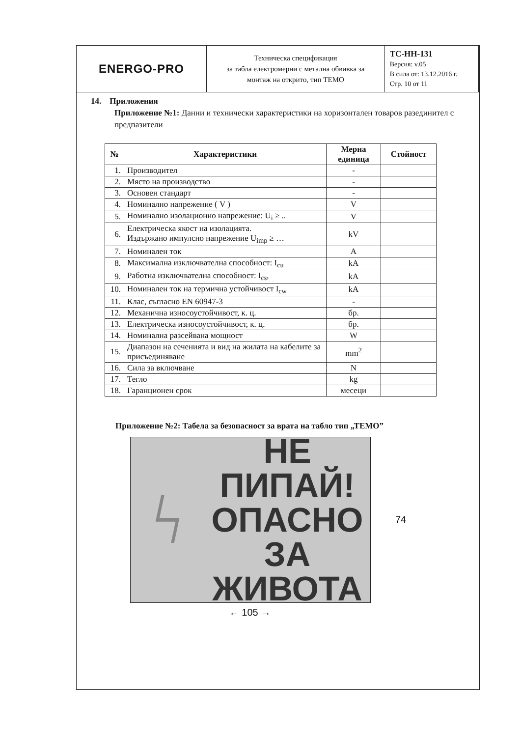| ENERGO-PRO | Техническа спецификация за табла електромерни с метална обвивка за монтаж на открито, тип ТЕМО | ТС-НН-131 Версия: v.05 В сила от: 13.12.2016 г. Стр. 10 от 11 |
14. Приложения
Приложение №1: Данни и технически характеристики на хоризонтален товаров разединител с предпазители
| № | Характеристики | Мерна единица | Стойност |
| --- | --- | --- | --- |
| 1. | Производител | - | |
| 2. | Място на производство | - | |
| 3. | Основен стандарт | - | |
| 4. | Номинално напрежение ( V ) | V | |
| 5. | Номинално изолационно напрежение: U<sub>i</sub> ≥ .. | V | |
| 6. | Електрическа якост на изолацията. Издържано импулсно напрежение U<sub>imp</sub> ≥ … | kV | |
| 7. | Номинален ток | A | |
| 8. | Максимална изключвателна способност: I<sub>cu</sub> | kA | |
| 9. | Работна изключвателна способност: I<sub>cs</sub>, | kA | |
| 10. | Номинален ток на термична устойчивост I<sub>cw</sub> | kA | |
| 11. | Клас, съгласно EN 60947-3 | - | |
| 12. | Механична износоустойчивост, к. ц. | бр. | |
| 13. | Електрическа износоустойчивост, к. ц. | бр. | |
| 14. | Номинална разсейвана мощност | W | |
| 15. | Диапазон на сеченията и вид на жилата на кабелите за присъединяване | mm<sup>2</sup> | |
| 16. | Сила за включване | N | |
| 17. | Тегло | kg | |
| 18. | Гаранционен срок | месеци | |
Приложение №2: Табела за безопасност за врата на табло тип „ТЕМО”
ϟ
НЕ ПИПАЙ!
ОПАСНО
ЗА ЖИВОТА
74
← 105 →